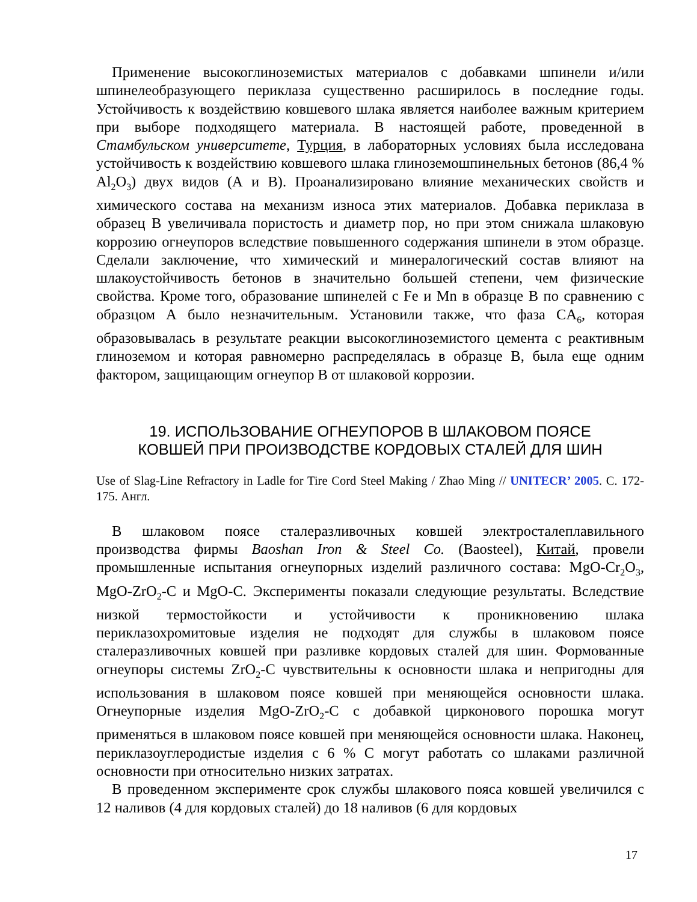Применение высокоглиноземистых материалов с добавками шпинели и/или шпинелеобразующего периклаза существенно расширилось в последние годы. Устойчивость к воздействию ковшевого шлака является наиболее важным критерием при выборе подходящего материала. В настоящей работе, проведенной в Стамбульском университете, Турция, в лабораторных условиях была исследована устойчивость к воздействию ковшевого шлака глиноземошпинельных бетонов (86,4 % Al<sub>2</sub>O<sub>3</sub>) двух видов (А и В). Проанализировано влияние механических свойств и химического состава на механизм износа этих материалов. Добавка периклаза в образец В увеличивала пористость и диаметр пор, но при этом снижала шлаковую коррозию огнеупоров вследствие повышенного содержания шпинели в этом образце. Сделали заключение, что химический и минералогический состав влияют на шлакоустойчивость бетонов в значительно большей степени, чем физические свойства. Кроме того, образование шпинелей с Fe и Mn в образце В по сравнению с образцом А было незначительным. Установили также, что фаза CA<sub>6</sub>, которая образовывалась в результате реакции высокоглиноземистого цемента с реактивным глиноземом и которая равномерно распределялась в образце В, была еще одним фактором, защищающим огнеупор В от шлаковой коррозии.
19. ИСПОЛЬЗОВАНИЕ ОГНЕУПОРОВ В ШЛАКОВОМ ПОЯСЕ
КОВШЕЙ ПРИ ПРОИЗВОДСТВЕ КОРДОВЫХ СТАЛЕЙ ДЛЯ ШИН
Use of Slag-Line Refractory in Ladle for Tire Cord Steel Making / Zhao Ming // UNITECR’ 2005. С. 172-175. Англ.
В шлаковом поясе сталеразливочных ковшей электросталеплавильного производства фирмы Baoshan Iron & Steel Co. (Baosteel), Китай, провели промышленные испытания огнеупорных изделий различного состава: MgO-Cr<sub>2</sub>O<sub>3</sub>, MgO-ZrO<sub>2</sub>-C и MgO-C. Эксперименты показали следующие результаты. Вследствие низкой термостойкости и устойчивости к проникновению шлака периклазохромитовые изделия не подходят для службы в шлаковом поясе сталеразливочных ковшей при разливке кордовых сталей для шин. Формованные огнеупоры системы ZrO<sub>2</sub>-C чувствительны к основности шлака и непригодны для использования в шлаковом поясе ковшей при меняющейся основности шлака. Огнеупорные изделия MgO-ZrO<sub>2</sub>-C с добавкой цирконового порошка могут применяться в шлаковом поясе ковшей при меняющейся основности шлака. Наконец, периклазоуглеродистые изделия с 6 % C могут работать со шлаками различной основности при относительно низких затратах.
В проведенном эксперименте срок службы шлакового пояса ковшей увеличился с 12 наливов (4 для кордовых сталей) до 18 наливов (6 для кордовых
17